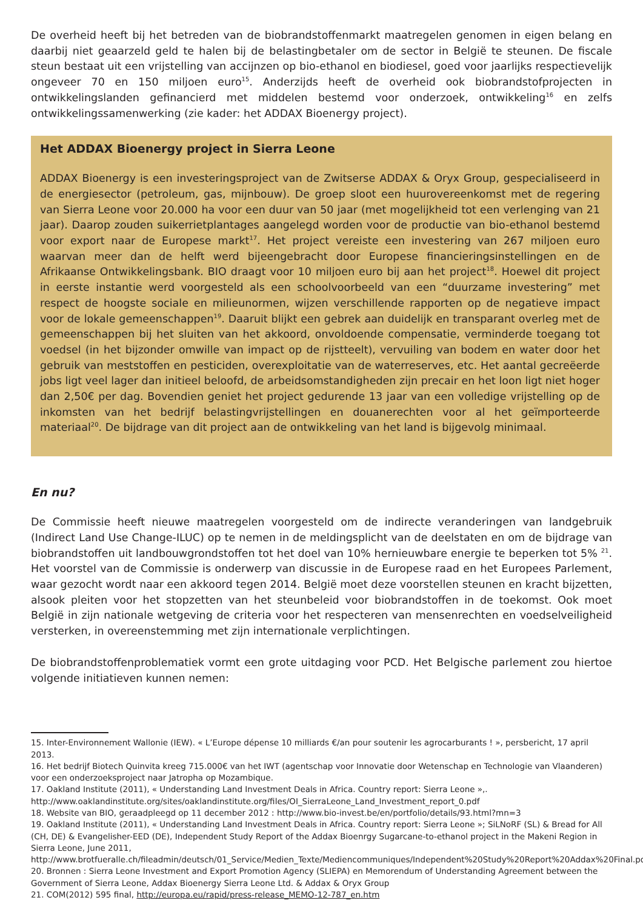De overheid heeft bij het betreden van de biobrandstoffenmarkt maatregelen genomen in eigen belang en daarbij niet geaarzeld geld te halen bij de belastingbetaler om de sector in België te steunen. De fiscale steun bestaat uit een vrijstelling van accijnzen op bio-ethanol en biodiesel, goed voor jaarlijks respectievelijk ongeveer 70 en 150 miljoen euro<sup>15</sup>. Anderzijds heeft de overheid ook biobrandstofprojecten in ontwikkelingslanden gefinancierd met middelen bestemd voor onderzoek, ontwikkeling<sup>16</sup> en zelfs ontwikkelingssamenwerking (zie kader: het ADDAX Bioenergy project).
Het ADDAX Bioenergy project in Sierra Leone
ADDAX Bioenergy is een investeringsproject van de Zwitserse ADDAX & Oryx Group, gespecialiseerd in de energiesector (petroleum, gas, mijnbouw). De groep sloot een huurovereenkomst met de regering van Sierra Leone voor 20.000 ha voor een duur van 50 jaar (met mogelijkheid tot een verlenging van 21 jaar). Daarop zouden suikerrietplantages aangelegd worden voor de productie van bio-ethanol bestemd voor export naar de Europese markt<sup>17</sup>. Het project vereiste een investering van 267 miljoen euro waarvan meer dan de helft werd bijeengebracht door Europese financieringsinstellingen en de Afrikaanse Ontwikkelingsbank. BIO draagt voor 10 miljoen euro bij aan het project<sup>18</sup>. Hoewel dit project in eerste instantie werd voorgesteld als een schoolvoorbeeld van een “duurzame investering” met respect de hoogste sociale en milieunormen, wijzen verschillende rapporten op de negatieve impact voor de lokale gemeenschappen<sup>19</sup>. Daaruit blijkt een gebrek aan duidelijk en transparant overleg met de gemeenschappen bij het sluiten van het akkoord, onvoldoende compensatie, verminderde toegang tot voedsel (in het bijzonder omwille van impact op de rijstteelt), vervuiling van bodem en water door het gebruik van meststoffen en pesticiden, overexploitatie van de waterreserves, etc. Het aantal gecreëerde jobs ligt veel lager dan initieel beloofd, de arbeidsomstandigheden zijn precair en het loon ligt niet hoger dan 2,50€ per dag. Bovendien geniet het project gedurende 13 jaar van een volledige vrijstelling op de inkomsten van het bedrijf belastingvrijstellingen en douanerechten voor al het geïmporteerde materiaal<sup>20</sup>. De bijdrage van dit project aan de ontwikkeling van het land is bijgevolg minimaal.
En nu?
De Commissie heeft nieuwe maatregelen voorgesteld om de indirecte veranderingen van landgebruik (Indirect Land Use Change-ILUC) op te nemen in de meldingsplicht van de deelstaten en om de bijdrage van biobrandstoffen uit landbouwgrondstoffen tot het doel van 10% hernieuwbare energie te beperken tot 5% <sup>21</sup>. Het voorstel van de Commissie is onderwerp van discussie in de Europese raad en het Europees Parlement, waar gezocht wordt naar een akkoord tegen 2014. België moet deze voorstellen steunen en kracht bijzetten, alsook pleiten voor het stopzetten van het steunbeleid voor biobrandstoffen in de toekomst. Ook moet België in zijn nationale wetgeving de criteria voor het respecteren van mensenrechten en voedselveiligheid versterken, in overeenstemming met zijn internationale verplichtingen.
De biobrandstoffenproblematiek vormt een grote uitdaging voor PCD. Het Belgische parlement zou hiertoe volgende initiatieven kunnen nemen:
15. Inter-Environnement Wallonie (IEW). « L’Europe dépense 10 milliards €/an pour soutenir les agrocarburants ! », persbericht, 17 april 2013.
16. Het bedrijf Biotech Quinvita kreeg 715.000€ van het IWT (agentschap voor Innovatie door Wetenschap en Technologie van Vlaanderen) voor een onderzoeksproject naar Jatropha op Mozambique.
17. Oakland Institute (2011), « Understanding Land Investment Deals in Africa. Country report: Sierra Leone »,. http://www.oaklandinstitute.org/sites/oaklandinstitute.org/files/OI_SierraLeone_Land_Investment_report_0.pdf
18. Website van BIO, geraadpleegd op 11 december 2012 : http://www.bio-invest.be/en/portfolio/details/93.html?mn=3
19. Oakland Institute (2011), « Understanding Land Investment Deals in Africa. Country report: Sierra Leone »; SiLNoRF (SL) & Bread for All (CH, DE) & Evangelisher-EED (DE), Independent Study Report of the Addax Bioenrgy Sugarcane-to-ethanol project in the Makeni Region in Sierra Leone, June 2011, http://www.brotfueralle.ch/fileadmin/deutsch/01_Service/Medien_Texte/Mediencommuniques/Independent%20Study%20Report%20Addax%20Final.pdf
20. Bronnen : Sierra Leone Investment and Export Promotion Agency (SLIEPA) en Memorendum of Understanding Agreement between the Government of Sierra Leone, Addax Bioenergy Sierra Leone Ltd. & Addax & Oryx Group
21. COM(2012) 595 final, http://europa.eu/rapid/press-release_MEMO-12-787_en.htm